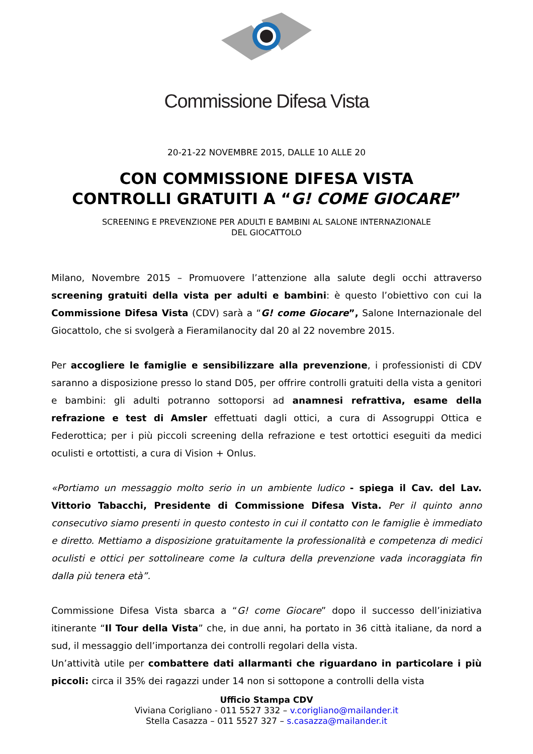Commissione Difesa Vista
20-21-22 NOVEMBRE 2015, DALLE 10 ALLE 20
CON COMMISSIONE DIFESA VISTA
CONTROLLI GRATUITI A “G! COME GIOCARE”
SCREENING E PREVENZIONE PER ADULTI E BAMBINI AL SALONE INTERNAZIONALE
DEL GIOCATTOLO
Milano, Novembre 2015 – Promuovere l’attenzione alla salute degli occhi attraverso screening gratuiti della vista per adulti e bambini: è questo l’obiettivo con cui la Commissione Difesa Vista (CDV) sarà a “G! come Giocare”, Salone Internazionale del Giocattolo, che si svolgerà a Fieramilanocity dal 20 al 22 novembre 2015.
Per accogliere le famiglie e sensibilizzare alla prevenzione, i professionisti di CDV saranno a disposizione presso lo stand D05, per offrire controlli gratuiti della vista a genitori e bambini: gli adulti potranno sottoporsi ad anamnesi refrattiva, esame della refrazione e test di Amsler effettuati dagli ottici, a cura di Assogruppi Ottica e Federottica; per i più piccoli screening della refrazione e test ortottici eseguiti da medici oculisti e ortottisti, a cura di Vision + Onlus.
«Portiamo un messaggio molto serio in un ambiente ludico - spiega il Cav. del Lav. Vittorio Tabacchi, Presidente di Commissione Difesa Vista. Per il quinto anno consecutivo siamo presenti in questo contesto in cui il contatto con le famiglie è immediato e diretto. Mettiamo a disposizione gratuitamente la professionalità e competenza di medici oculisti e ottici per sottolineare come la cultura della prevenzione vada incoraggiata fin dalla più tenera età”.
Commissione Difesa Vista sbarca a “G! come Giocare” dopo il successo dell’iniziativa itinerante “Il Tour della Vista” che, in due anni, ha portato in 36 città italiane, da nord a sud, il messaggio dell’importanza dei controlli regolari della vista.
Un’attività utile per combattere dati allarmanti che riguardano in particolare i più piccoli: circa il 35% dei ragazzi under 14 non si sottopone a controlli della vista
Ufficio Stampa CDV
Viviana Corigliano - 011 5527 332 – v.corigliano@mailander.it
Stella Casazza – 011 5527 327 – s.casazza@mailander.it